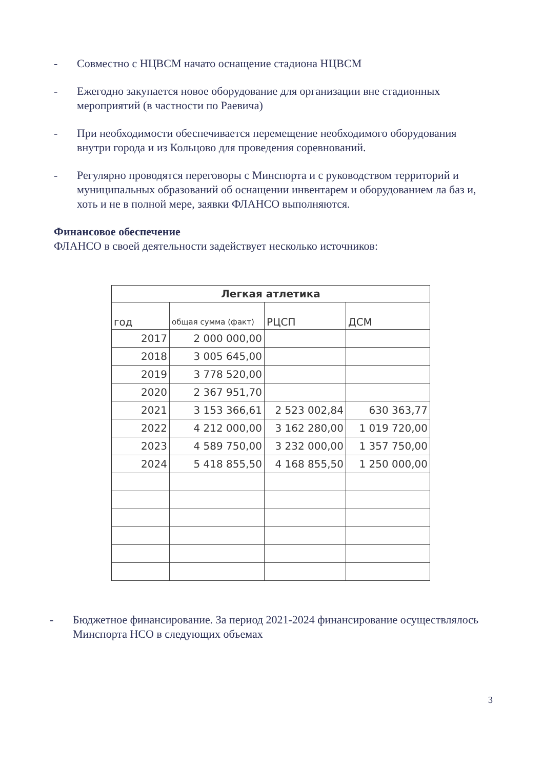- Совместно с НЦВСМ начато оснащение стадиона НЦВСМ
- Ежегодно закупается новое оборудование для организации вне стадионных мероприятий (в частности по Раевича)
- При необходимости обеспечивается перемещение необходимого оборудования внутри города и из Кольцово для проведения соревнований.
- Регулярно проводятся переговоры с Минспорта и с руководством территорий и муниципальных образований об оснащении инвентарем и оборудованием ла баз и, хоть и не в полной мере, заявки ФЛАНСО выполняются.
Финансовое обеспечение
ФЛАНСО в своей деятельности задействует несколько источников:
| Легкая атлетика | | | |
| --- | --- | --- | --- |
| год | общая сумма (факт) | РЦСП | ДСМ |
| 2017 | 2 000 000,00 | | |
| 2018 | 3 005 645,00 | | |
| 2019 | 3 778 520,00 | | |
| 2020 | 2 367 951,70 | | |
| 2021 | 3 153 366,61 | 2 523 002,84 | 630 363,77 |
| 2022 | 4 212 000,00 | 3 162 280,00 | 1 019 720,00 |
| 2023 | 4 589 750,00 | 3 232 000,00 | 1 357 750,00 |
| 2024 | 5 418 855,50 | 4 168 855,50 | 1 250 000,00 |
- Бюджетное финансирование. За период 2021-2024 финансирование осуществлялось Минспорта НСО в следующих объемах
3